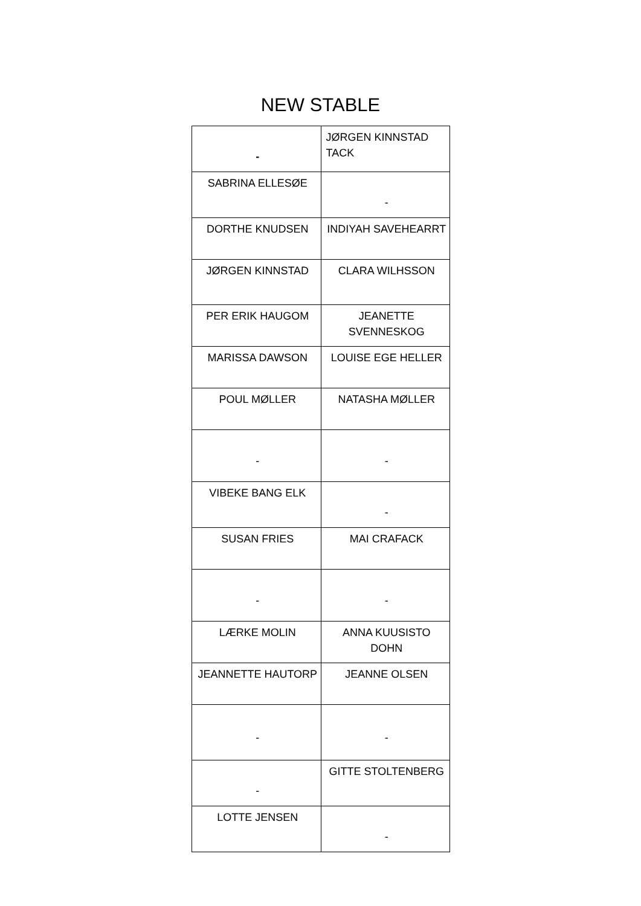NEW STABLE
| - | JØRGEN KINNSTAD TACK |
| SABRINA ELLESØE | - |
| DORTHE KNUDSEN | INDIYAH SAVEHEARRT |
| JØRGEN KINNSTAD | CLARA WILHSSON |
| PER ERIK HAUGOM | JEANETTE SVENNESKOG |
| MARISSA DAWSON | LOUISE EGE HELLER |
| POUL MØLLER | NATASHA MØLLER |
| - | - |
| VIBEKE BANG ELK | - |
| SUSAN FRIES | MAI CRAFACK |
| - | - |
| LÆRKE MOLIN | ANNA KUUSISTO DOHN |
| JEANNETTE HAUTORP | JEANNE OLSEN |
| - | - |
| - | GITTE STOLTENBERG |
| LOTTE JENSEN | - |